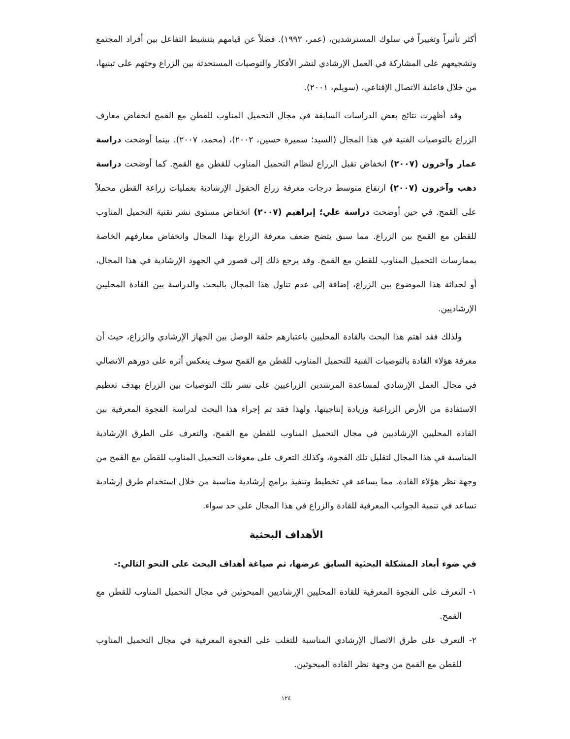أكثر تأثيراً وتغييراً في سلوك المسترشدين، (عمر، ١٩٩٢). فضلاً عن قيامهم بتنشيط التفاعل بين أفراد المجتمع وتشجيعهم على المشاركة في العمل الإرشادي لنشر الأفكار والتوصيات المستحدثة بين الزراع وحثهم على تبنيها، من خلال فاعلية الاتصال الإقناعي، (سويلم، ٢٠٠١).
وقد أظهرت نتائج بعض الدراسات السابقة في مجال التحميل المناوب للقطن مع القمح انخفاض معارف الزراع بالتوصيات الفنية في هذا المجال (السيد؛ سميرة حسين، ٢٠٠٢)، (محمد، ٢٠٠٧). بينما أوضحت دراسة عمار وآخرون (٢٠٠٧) انخفاض تقبل الزراع لنظام التحميل المناوب للقطن مع القمح. كما أوضحت دراسة دهب وآخرون (٢٠٠٧) ارتفاع متوسط درجات معرفة زراع الحقول الإرشادية بعمليات زراعة القطن محملاً على القمح. في حين أوضحت دراسة علي؛ إبراهيم (٢٠٠٧) انخفاض مستوى نشر تقنية التحميل المناوب للقطن مع القمح بين الزراع. مما سبق يتضح ضعف معرفة الزراع بهذا المجال وانخفاض معارفهم الخاصة بممارسات التحميل المناوب للقطن مع القمح. وقد يرجع ذلك إلى قصور في الجهود الإرشادية في هذا المجال، أو لحداثة هذا الموضوع بين الزراع، إضافة إلى عدم تناول هذا المجال بالبحث والدراسة بين القادة المحليين الإرشاديين.
ولذلك فقد اهتم هذا البحث بالقادة المحليين باعتبارهم حلقة الوصل بين الجهاز الإرشادي والزراع، حيث أن معرفة هؤلاء القادة بالتوصيات الفنية للتحميل المناوب للقطن مع القمح سوف ينعكس أثره على دورهم الاتصالي في مجال العمل الإرشادي لمساعدة المرشدين الزراعيين على نشر تلك التوصيات بين الزراع بهدف تعظيم الاستفادة من الأرض الزراعية وزيادة إنتاجيتها، ولهذا فقد تم إجراء هذا البحث لدراسة الفجوة المعرفية بين القادة المحليين الإرشاديين في مجال التحميل المناوب للقطن مع القمح، والتعرف على الطرق الإرشادية المناسبة في هذا المجال لتقليل تلك الفجوة، وكذلك التعرف على معوقات التحميل المناوب للقطن مع القمح من وجهة نظر هؤلاء القادة. مما يساعد في تخطيط وتنفيذ برامج إرشادية مناسبة من خلال استخدام طرق إرشادية تساعد في تنمية الجوانب المعرفية للقادة والزراع في هذا المجال على حد سواء.
الأهداف البحثية
في ضوء أبعاد المشكلة البحثية السابق عرضها، تم صياغة أهداف البحث على النحو التالي:-
١- التعرف على الفجوة المعرفية للقادة المحليين الإرشاديين المبحوثين في مجال التحميل المناوب للقطن مع القمح.
٢- التعرف على طرق الاتصال الإرشادي المناسبة للتغلب على الفجوة المعرفية في مجال التحميل المناوب للقطن مع القمح من وجهة نظر القادة المبحوثين.
١٢٤